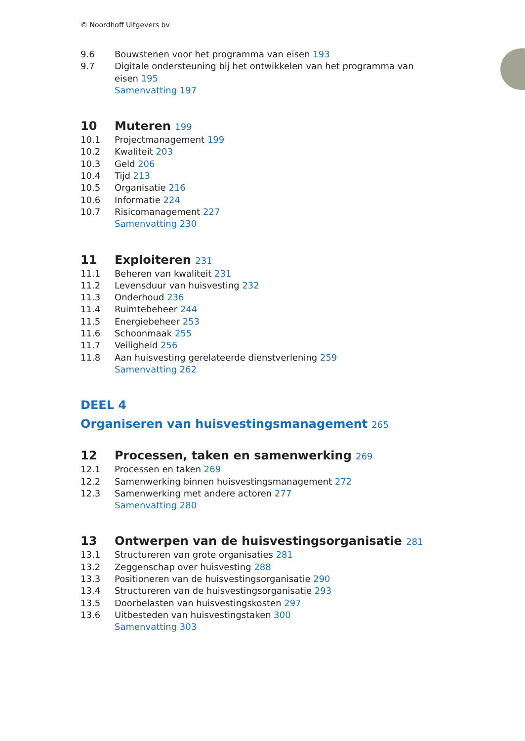© Noordhoff Uitgevers bv
9.6 Bouwstenen voor het programma van eisen 193
9.7 Digitale ondersteuning bij het ontwikkelen van het programma van eisen 195
Samenvatting 197
10 Muteren 199
10.1 Projectmanagement 199
10.2 Kwaliteit 203
10.3 Geld 206
10.4 Tijd 213
10.5 Organisatie 216
10.6 Informatie 224
10.7 Risicomanagement 227
Samenvatting 230
11 Exploiteren 231
11.1 Beheren van kwaliteit 231
11.2 Levensduur van huisvesting 232
11.3 Onderhoud 236
11.4 Ruimtebeheer 244
11.5 Energiebeheer 253
11.6 Schoonmaak 255
11.7 Veiligheid 256
11.8 Aan huisvesting gerelateerde dienstverlening 259
Samenvatting 262
DEEL 4
Organiseren van huisvestingsmanagement 265
12 Processen, taken en samenwerking 269
12.1 Processen en taken 269
12.2 Samenwerking binnen huisvestingsmanagement 272
12.3 Samenwerking met andere actoren 277
Samenvatting 280
13 Ontwerpen van de huisvestingsorganisatie 281
13.1 Structureren van grote organisaties 281
13.2 Zeggenschap over huisvesting 288
13.3 Positioneren van de huisvestingsorganisatie 290
13.4 Structureren van de huisvestingsorganisatie 293
13.5 Doorbelasten van huisvestingskosten 297
13.6 Uitbesteden van huisvestingstaken 300
Samenvatting 303